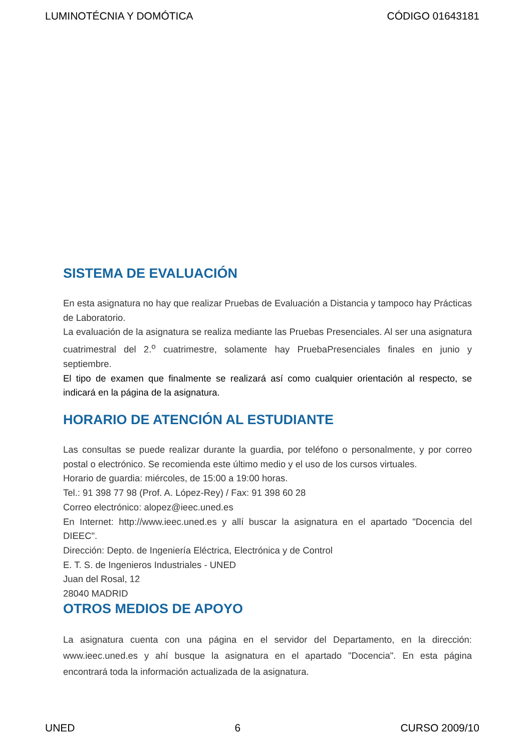LUMINOTÉCNIA Y DOMÓTICA CÓDIGO 01643181
SISTEMA DE EVALUACIÓN
En esta asignatura no hay que realizar Pruebas de Evaluación a Distancia y tampoco hay Prácticas de Laboratorio.
La evaluación de la asignatura se realiza mediante las Pruebas Presenciales. Al ser una asignatura cuatrimestral del 2.<sup>o</sup> cuatrimestre, solamente hay PruebaPresenciales finales en junio y septiembre.
El tipo de examen que finalmente se realizará así como cualquier orientación al respecto, se indicará en la página de la asignatura.
HORARIO DE ATENCIÓN AL ESTUDIANTE
Las consultas se puede realizar durante la guardia, por teléfono o personalmente, y por correo postal o electrónico. Se recomienda este último medio y el uso de los cursos virtuales.
Horario de guardia: miércoles, de 15:00 a 19:00 horas.
Tel.: 91 398 77 98 (Prof. A. López-Rey) / Fax: 91 398 60 28
Correo electrónico: alopez@ieec.uned.es
En Internet: http://www.ieec.uned.es y allí buscar la asignatura en el apartado "Docencia del DIEEC".
Dirección: Depto. de Ingeniería Eléctrica, Electrónica y de Control
E. T. S. de Ingenieros Industriales - UNED
Juan del Rosal, 12
28040 MADRID
OTROS MEDIOS DE APOYO
La asignatura cuenta con una página en el servidor del Departamento, en la dirección: www.ieec.uned.es y ahí busque la asignatura en el apartado "Docencia". En esta página encontrará toda la información actualizada de la asignatura.
UNED 6 CURSO 2009/10